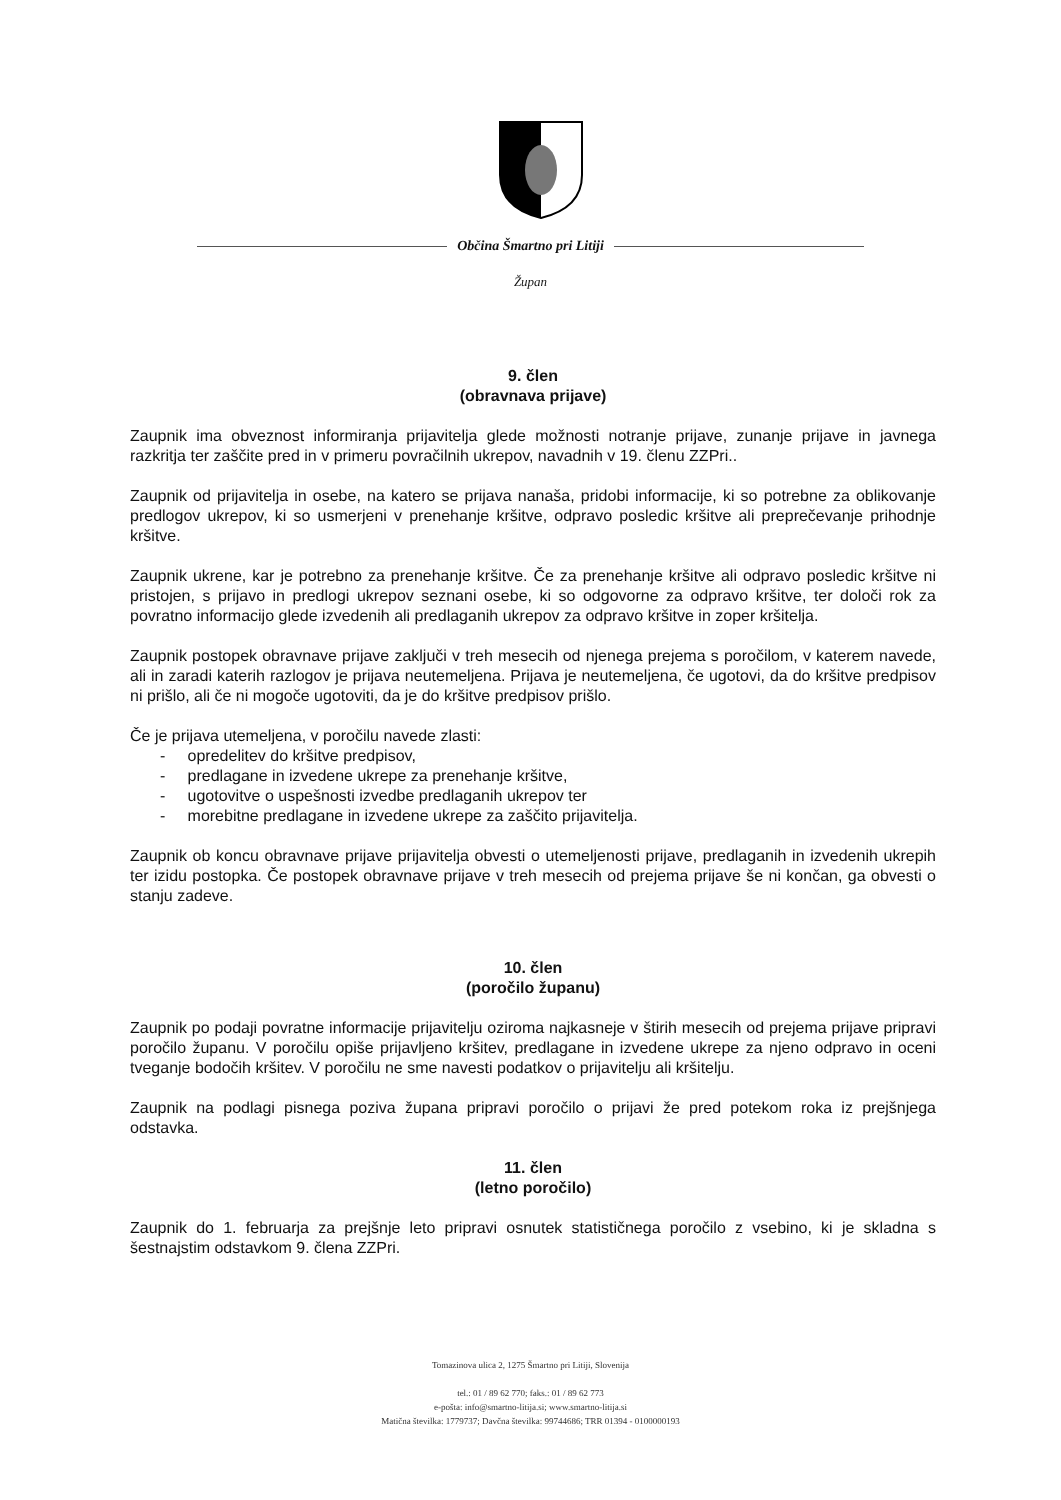Občina Šmartno pri Litiji
Župan
9. člen
(obravnava prijave)
Zaupnik ima obveznost informiranja prijavitelja glede možnosti notranje prijave, zunanje prijave in javnega razkritja ter zaščite pred in v primeru povračilnih ukrepov, navadnih v 19. členu ZZPri..
Zaupnik od prijavitelja in osebe, na katero se prijava nanaša, pridobi informacije, ki so potrebne za oblikovanje predlogov ukrepov, ki so usmerjeni v prenehanje kršitve, odpravo posledic kršitve ali preprečevanje prihodnje kršitve.
Zaupnik ukrene, kar je potrebno za prenehanje kršitve. Če za prenehanje kršitve ali odpravo posledic kršitve ni pristojen, s prijavo in predlogi ukrepov seznani osebe, ki so odgovorne za odpravo kršitve, ter določi rok za povratno informacijo glede izvedenih ali predlaganih ukrepov za odpravo kršitve in zoper kršitelja.
Zaupnik postopek obravnave prijave zaključi v treh mesecih od njenega prejema s poročilom, v katerem navede, ali in zaradi katerih razlogov je prijava neutemeljena. Prijava je neutemeljena, če ugotovi, da do kršitve predpisov ni prišlo, ali če ni mogoče ugotoviti, da je do kršitve predpisov prišlo.
Če je prijava utemeljena, v poročilu navede zlasti:
- opredelitev do kršitve predpisov,
- predlagane in izvedene ukrepe za prenehanje kršitve,
- ugotovitve o uspešnosti izvedbe predlaganih ukrepov ter
- morebitne predlagane in izvedene ukrepe za zaščito prijavitelja.
Zaupnik ob koncu obravnave prijave prijavitelja obvesti o utemeljenosti prijave, predlaganih in izvedenih ukrepih ter izidu postopka. Če postopek obravnave prijave v treh mesecih od prejema prijave še ni končan, ga obvesti o stanju zadeve.
10. člen
(poročilo županu)
Zaupnik po podaji povratne informacije prijavitelju oziroma najkasneje v štirih mesecih od prejema prijave pripravi poročilo županu. V poročilu opiše prijavljeno kršitev, predlagane in izvedene ukrepe za njeno odpravo in oceni tveganje bodočih kršitev. V poročilu ne sme navesti podatkov o prijavitelju ali kršitelju.
Zaupnik na podlagi pisnega poziva župana pripravi poročilo o prijavi že pred potekom roka iz prejšnjega odstavka.
11. člen
(letno poročilo)
Zaupnik do 1. februarja za prejšnje leto pripravi osnutek statističnega poročilo z vsebino, ki je skladna s šestnajstim odstavkom 9. člena ZZPri.
Tomazinova ulica 2, 1275 Šmartno pri Litiji, Slovenija
tel.: 01 / 89 62 770; faks.: 01 / 89 62 773
e-pošta: info@smartno-litija.si; www.smartno-litija.si
Matična številka: 1779737; Davčna številka: 99744686; TRR 01394 - 0100000193